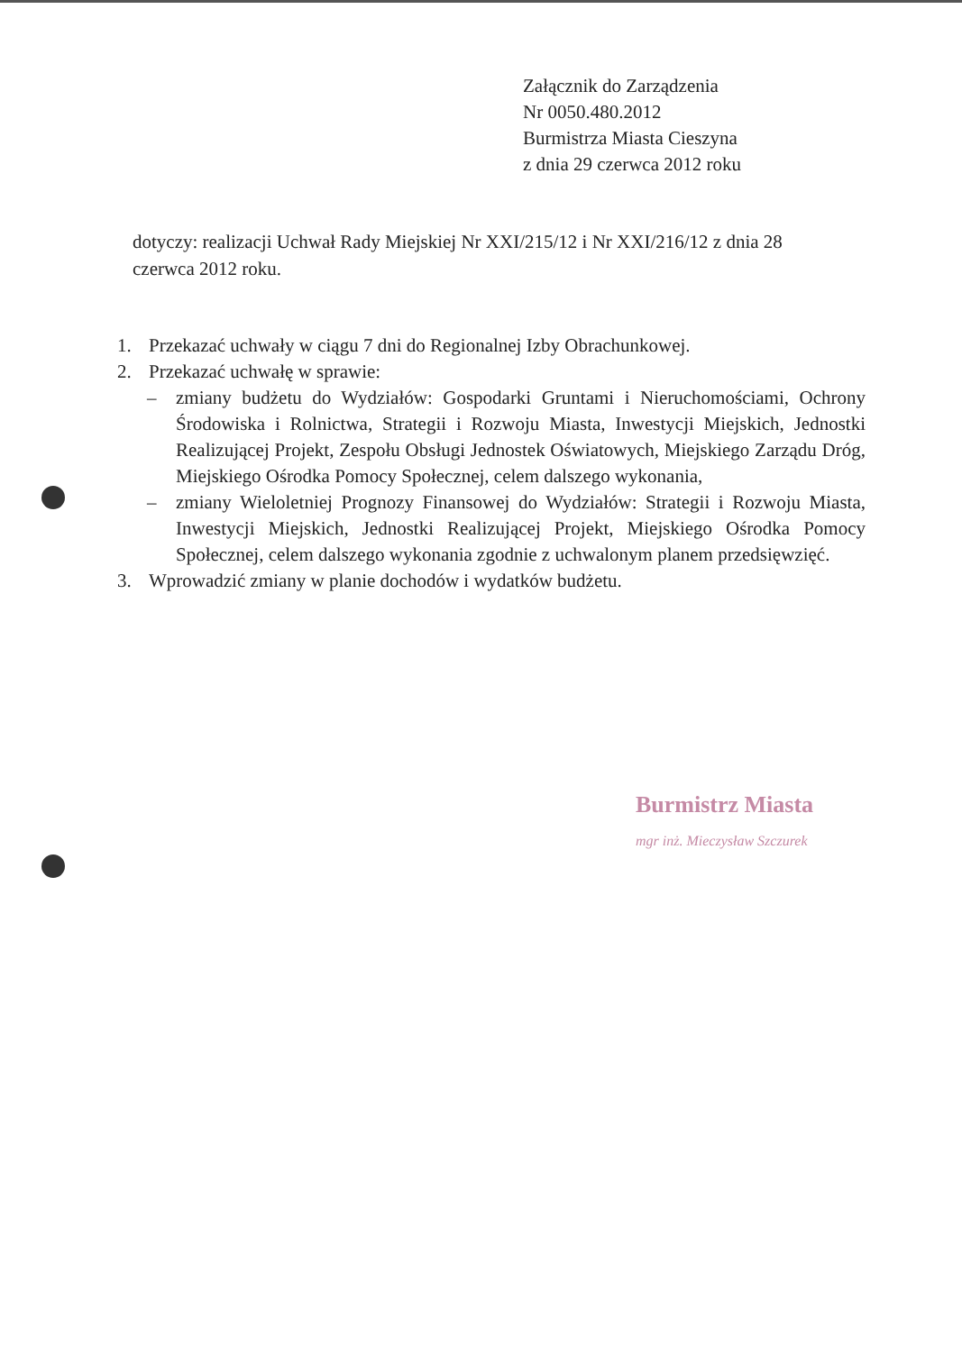Załącznik do Zarządzenia
Nr 0050.480.2012
Burmistrza Miasta Cieszyna
z dnia 29 czerwca 2012 roku
dotyczy: realizacji Uchwał Rady Miejskiej Nr XXI/215/12 i Nr XXI/216/12 z dnia 28 czerwca 2012 roku.
1. Przekazać uchwały w ciągu 7 dni do Regionalnej Izby Obrachunkowej.
2. Przekazać uchwałę w sprawie:
– zmiany budżetu do Wydziałów: Gospodarki Gruntami i Nieruchomościami, Ochrony Środowiska i Rolnictwa, Strategii i Rozwoju Miasta, Inwestycji Miejskich, Jednostki Realizującej Projekt, Zespołu Obsługi Jednostek Oświatowych, Miejskiego Zarządu Dróg, Miejskiego Ośrodka Pomocy Społecznej, celem dalszego wykonania,
– zmiany Wieloletniej Prognozy Finansowej do Wydziałów: Strategii i Rozwoju Miasta, Inwestycji Miejskich, Jednostki Realizującej Projekt, Miejskiego Ośrodka Pomocy Społecznej, celem dalszego wykonania zgodnie z uchwalonym planem przedsięwzięć.
3. Wprowadzić zmiany w planie dochodów i wydatków budżetu.
Burmistrz Miasta
mgr inż. Mieczysław Szczurek